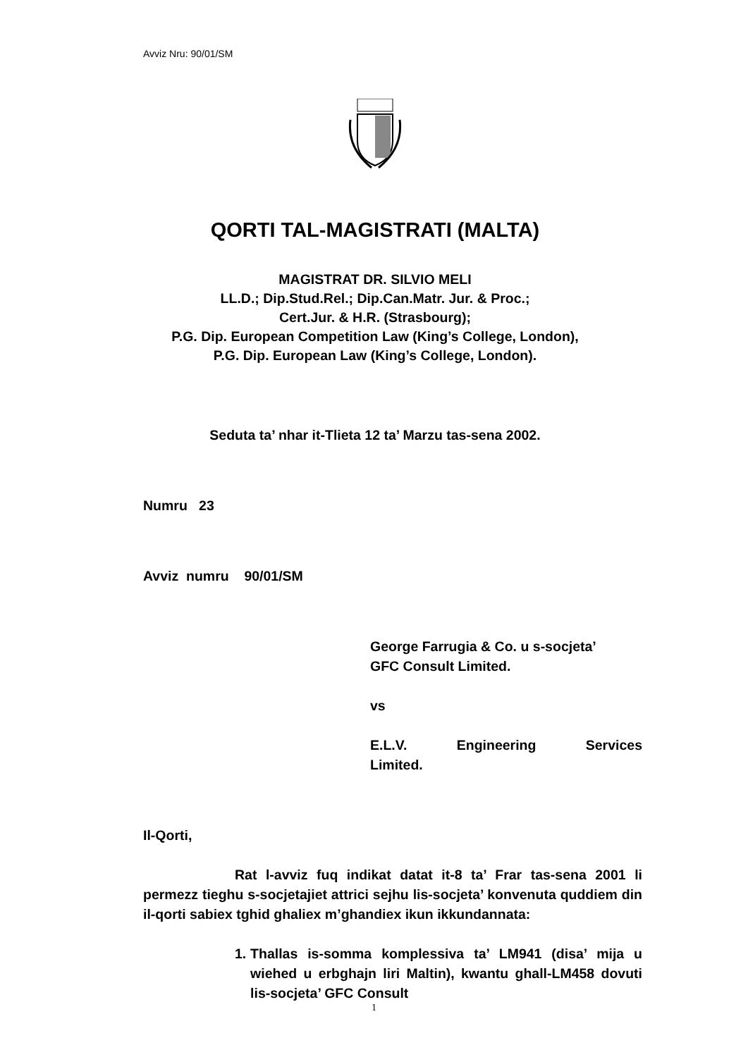Avviz Nru: 90/01/SM
QORTI TAL-MAGISTRATI (MALTA)
MAGISTRAT DR. SILVIO MELI
LL.D.; Dip.Stud.Rel.; Dip.Can.Matr. Jur. & Proc.;
Cert.Jur. & H.R. (Strasbourg);
P.G. Dip. European Competition Law (King’s College, London),
P.G. Dip. European Law (King’s College, London).
Seduta ta’ nhar it-Tlieta 12 ta’ Marzu tas-sena 2002.
Numru 23
Avviz numru 90/01/SM
George Farrugia & Co. u s-socjeta’
GFC Consult Limited.
vs
E.L.V. Engineering Services
Limited.
Il-Qorti,
Rat l-avviz fuq indikat datat it-8 ta’ Frar tas-sena 2001 li permezz tieghu s-socjetajiet attrici sejhu lis-socjeta’ konvenuta quddiem din il-qorti sabiex tghid ghaliex m’ghandiex ikun ikkundannata:
1. Thallas is-somma komplessiva ta’ LM941 (disa’ mija u wiehed u erbghajn liri Maltin), kwantu ghall-LM458 dovuti lis-socjeta’ GFC Consult
1